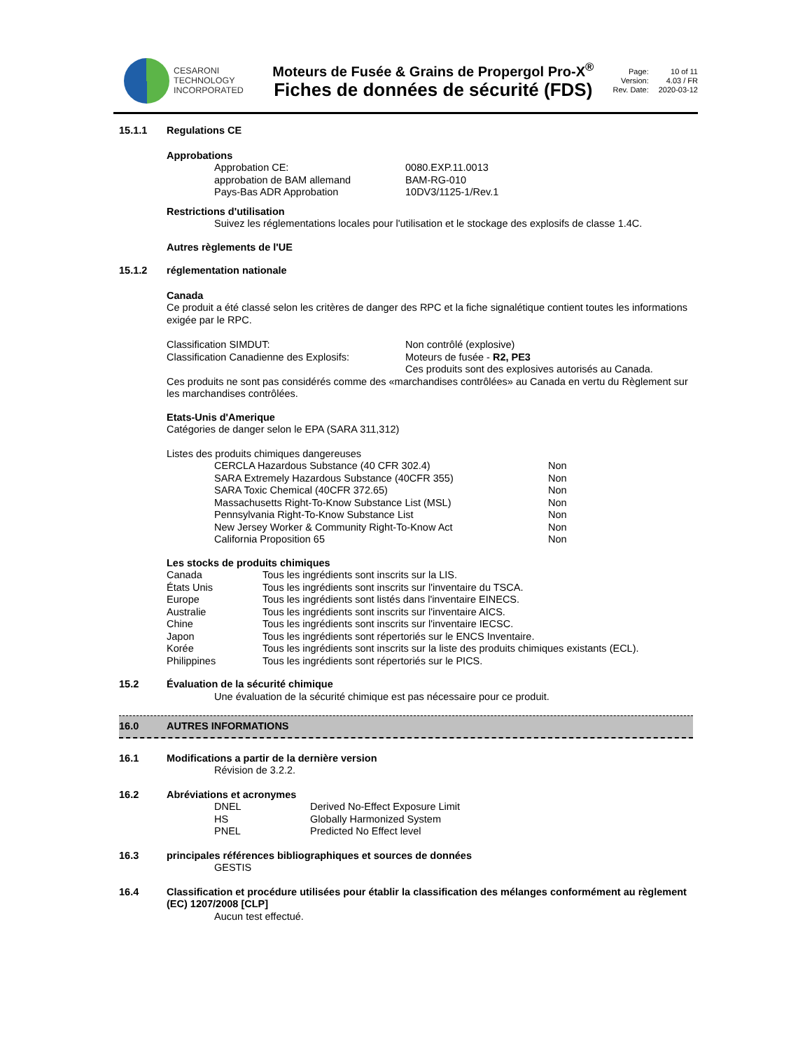CESARONI
TECHNOLOGY
INCORPORATED
Moteurs de Fusée & Grains de Propergol Pro-X<sup>®</sup>
Fiches de données de sécurité (FDS)
Page: 10 of 11 Version: 4.03 / FR Rev. Date: 2020-03-12
| 15.1.1 | Regulations CE |
Approbations
| Approbation CE: | 0080.EXP.11.0013 |
| approbation de BAM allemand | BAM-RG-010 |
| Pays-Bas ADR Approbation | 10DV3/1125-1/Rev.1 |
Restrictions d'utilisation
Suivez les réglementations locales pour l'utilisation et le stockage des explosifs de classe 1.4C.
Autres règlements de l'UE
| 15.1.2 | réglementation nationale |
Canada
Ce produit a été classé selon les critères de danger des RPC et la fiche signalétique contient toutes les informations exigée par le RPC.
| Classification SIMDUT: | Non contrôlé (explosive) |
| Classification Canadienne des Explosifs: | Moteurs de fusée - R2, PE3 |
| | Ces produits sont des explosives autorisés au Canada. |
Ces produits ne sont pas considérés comme des «marchandises contrôlées» au Canada en vertu du Règlement sur les marchandises contrôlées.
Etats-Unis d'Amerique
Catégories de danger selon le EPA (SARA 311,312)
Listes des produits chimiques dangereuses
| CERCLA Hazardous Substance (40 CFR 302.4) | Non |
| SARA Extremely Hazardous Substance (40CFR 355) | Non |
| SARA Toxic Chemical (40CFR 372.65) | Non |
| Massachusetts Right-To-Know Substance List (MSL) | Non |
| Pennsylvania Right-To-Know Substance List | Non |
| New Jersey Worker & Community Right-To-Know Act | Non |
| California Proposition 65 | Non |
Les stocks de produits chimiques
| Canada | Tous les ingrédients sont inscrits sur la LIS. |
| États Unis | Tous les ingrédients sont inscrits sur l'inventaire du TSCA. |
| Europe | Tous les ingrédients sont listés dans l'inventaire EINECS. |
| Australie | Tous les ingrédients sont inscrits sur l'inventaire AICS. |
| Chine | Tous les ingrédients sont inscrits sur l'inventaire IECSC. |
| Japon | Tous les ingrédients sont répertoriés sur le ENCS Inventaire. |
| Korée | Tous les ingrédients sont inscrits sur la liste des produits chimiques existants (ECL). |
| Philippines | Tous les ingrédients sont répertoriés sur le PICS. |
| 15.2 | Évaluation de la sécurité chimique |
Une évaluation de la sécurité chimique est pas nécessaire pour ce produit.
| 16.0 | AUTRES INFORMATIONS |
| 16.1 | Modifications a partir de la dernière version |
Révision de 3.2.2.
| 16.2 | Abréviations et acronymes |
| DNEL | Derived No-Effect Exposure Limit |
| HS | Globally Harmonized System |
| PNEL | Predicted No Effect level |
| 16.3 | principales références bibliographiques et sources de données |
GESTIS
| 16.4 | Classification et procédure utilisées pour établir la classification des mélanges conformément au règlement (EC) 1207/2008 [CLP] |
Aucun test effectué.